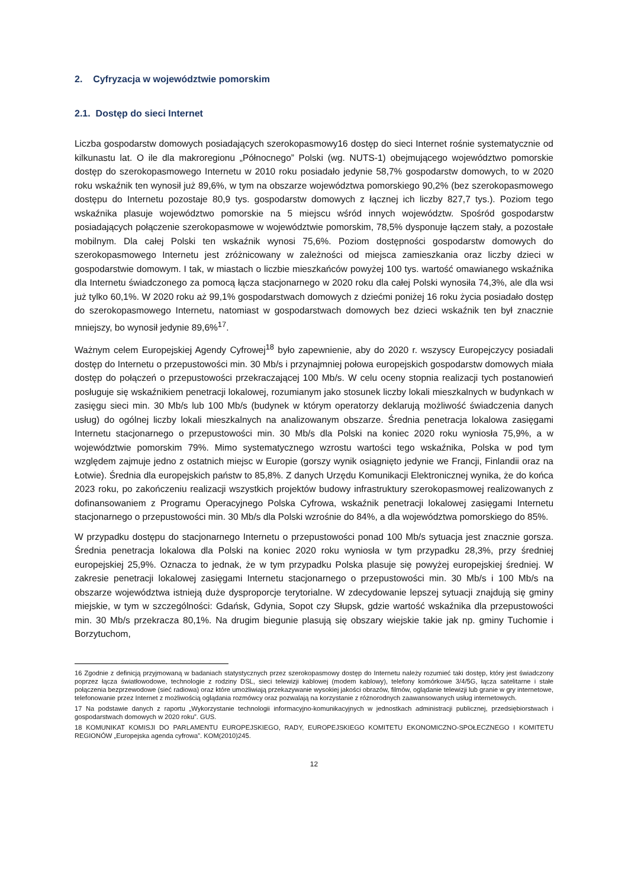2. Cyfryzacja w województwie pomorskim
2.1. Dostęp do sieci Internet
Liczba gospodarstw domowych posiadających szerokopasmowy16 dostęp do sieci Internet rośnie systematycznie od kilkunastu lat. O ile dla makroregionu „Północnego” Polski (wg. NUTS-1) obejmującego województwo pomorskie dostęp do szerokopasmowego Internetu w 2010 roku posiadało jedynie 58,7% gospodarstw domowych, to w 2020 roku wskaźnik ten wynosił już 89,6%, w tym na obszarze województwa pomorskiego 90,2% (bez szerokopasmowego dostępu do Internetu pozostaje 80,9 tys. gospodarstw domowych z łącznej ich liczby 827,7 tys.). Poziom tego wskaźnika plasuje województwo pomorskie na 5 miejscu wśród innych województw. Spośród gospodarstw posiadających połączenie szerokopasmowe w województwie pomorskim, 78,5% dysponuje łączem stały, a pozostałe mobilnym. Dla całej Polski ten wskaźnik wynosi 75,6%. Poziom dostępności gospodarstw domowych do szerokopasmowego Internetu jest zróżnicowany w zależności od miejsca zamieszkania oraz liczby dzieci w gospodarstwie domowym. I tak, w miastach o liczbie mieszkańców powyżej 100 tys. wartość omawianego wskaźnika dla Internetu świadczonego za pomocą łącza stacjonarnego w 2020 roku dla całej Polski wynosiła 74,3%, ale dla wsi już tylko 60,1%. W 2020 roku aż 99,1% gospodarstwach domowych z dziećmi poniżej 16 roku życia posiadało dostęp do szerokopasmowego Internetu, natomiast w gospodarstwach domowych bez dzieci wskaźnik ten był znacznie mniejszy, bo wynosił jedynie 89,6%<sup>17</sup>.
Ważnym celem Europejskiej Agendy Cyfrowej<sup>18</sup> było zapewnienie, aby do 2020 r. wszyscy Europejczycy posiadali dostęp do Internetu o przepustowości min. 30 Mb/s i przynajmniej połowa europejskich gospodarstw domowych miała dostęp do połączeń o przepustowości przekraczającej 100 Mb/s. W celu oceny stopnia realizacji tych postanowień posługuje się wskaźnikiem penetracji lokalowej, rozumianym jako stosunek liczby lokali mieszkalnych w budynkach w zasięgu sieci min. 30 Mb/s lub 100 Mb/s (budynek w którym operatorzy deklarują możliwość świadczenia danych usług) do ogólnej liczby lokali mieszkalnych na analizowanym obszarze. Średnia penetracja lokalowa zasięgami Internetu stacjonarnego o przepustowości min. 30 Mb/s dla Polski na koniec 2020 roku wyniosła 75,9%, a w województwie pomorskim 79%. Mimo systematycznego wzrostu wartości tego wskaźnika, Polska w pod tym względem zajmuje jedno z ostatnich miejsc w Europie (gorszy wynik osiągnięto jedynie we Francji, Finlandii oraz na Łotwie). Średnia dla europejskich państw to 85,8%. Z danych Urzędu Komunikacji Elektronicznej wynika, że do końca 2023 roku, po zakończeniu realizacji wszystkich projektów budowy infrastruktury szerokopasmowej realizowanych z dofinansowaniem z Programu Operacyjnego Polska Cyfrowa, wskaźnik penetracji lokalowej zasięgami Internetu stacjonarnego o przepustowości min. 30 Mb/s dla Polski wzrośnie do 84%, a dla województwa pomorskiego do 85%.
W przypadku dostępu do stacjonarnego Internetu o przepustowości ponad 100 Mb/s sytuacja jest znacznie gorsza. Średnia penetracja lokalowa dla Polski na koniec 2020 roku wyniosła w tym przypadku 28,3%, przy średniej europejskiej 25,9%. Oznacza to jednak, że w tym przypadku Polska plasuje się powyżej europejskiej średniej. W zakresie penetracji lokalowej zasięgami Internetu stacjonarnego o przepustowości min. 30 Mb/s i 100 Mb/s na obszarze województwa istnieją duże dysproporcje terytorialne. W zdecydowanie lepszej sytuacji znajdują się gminy miejskie, w tym w szczególności: Gdańsk, Gdynia, Sopot czy Słupsk, gdzie wartość wskaźnika dla przepustowości min. 30 Mb/s przekracza 80,1%. Na drugim biegunie plasują się obszary wiejskie takie jak np. gminy Tuchomie i Borzytuchom,
16 Zgodnie z definicją przyjmowaną w badaniach statystycznych przez szerokopasmowy dostęp do Internetu należy rozumieć taki dostęp, który jest świadczony poprzez łącza światłowodowe, technologie z rodziny DSL, sieci telewizji kablowej (modem kablowy), telefony komórkowe 3/4/5G, łącza satelitarne i stałe połączenia bezprzewodowe (sieć radiowa) oraz które umożliwiają przekazywanie wysokiej jakości obrazów, filmów, oglądanie telewizji lub granie w gry internetowe, telefonowanie przez Internet z możliwością oglądania rozmówcy oraz pozwalają na korzystanie z różnorodnych zaawansowanych usług internetowych.
17 Na podstawie danych z raportu „Wykorzystanie technologii informacyjno-komunikacyjnych w jednostkach administracji publicznej, przedsiębiorstwach i gospodarstwach domowych w 2020 roku”. GUS.
18 KOMUNIKAT KOMISJI DO PARLAMENTU EUROPEJSKIEGO, RADY, EUROPEJSKIEGO KOMITETU EKONOMICZNO-SPOŁECZNEGO I KOMITETU REGIONÓW „Europejska agenda cyfrowa”. KOM(2010)245.
12